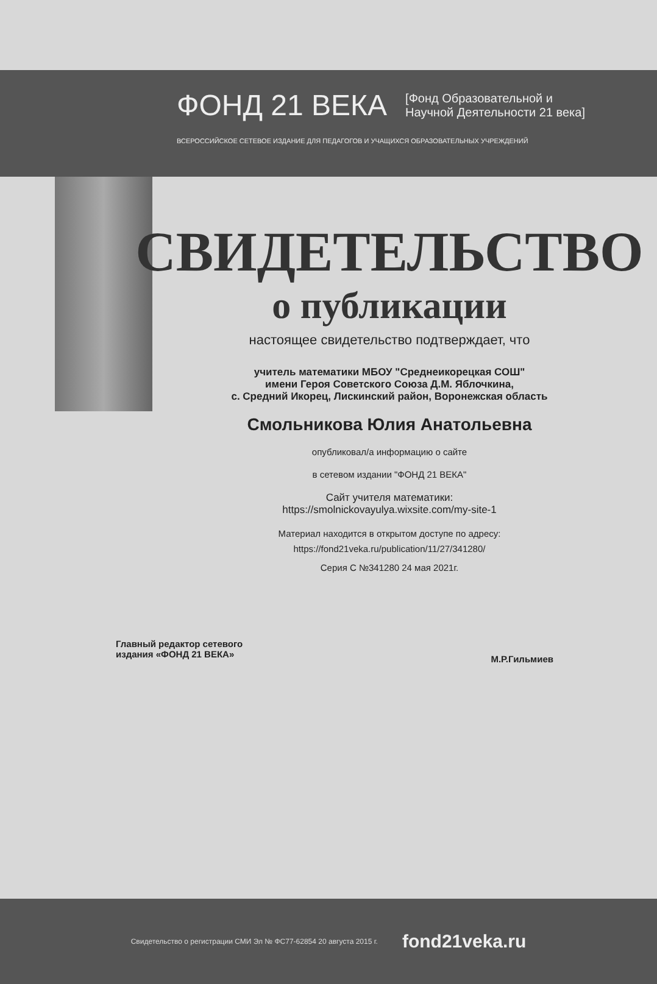ФОНД 21 ВЕКА
[Фонд Образовательной и
Научной Деятельности 21 века]
ВСЕРОССИЙСКОЕ СЕТЕВОЕ ИЗДАНИЕ ДЛЯ ПЕДАГОГОВ И УЧАЩИХСЯ ОБРАЗОВАТЕЛЬНЫХ УЧРЕЖДЕНИЙ
СВИДЕТЕЛЬСТВО
о публикации
настоящее свидетельство подтверждает, что
учитель математики МБОУ "Среднеикорецкая СОШ"
имени Героя Советского Союза Д.М. Яблочкина,
с. Средний Икорец, Лискинский район, Воронежская область
Смольникова Юлия Анатольевна
опубликовал/а информацию о сайте
в сетевом издании "ФОНД 21 ВЕКА"
Сайт учителя математики:
https://smolnickovayulya.wixsite.com/my-site-1
Материал находится в открытом доступе по адресу:
https://fond21veka.ru/publication/11/27/341280/
Серия С №341280 24 мая 2021г.
Главный редактор сетевого
издания «ФОНД 21 ВЕКА»
М.Р.Гильмиев
Свидетельство о регистрации СМИ Эл № ФС77-62854 20 августа 2015 г. fond21veka.ru